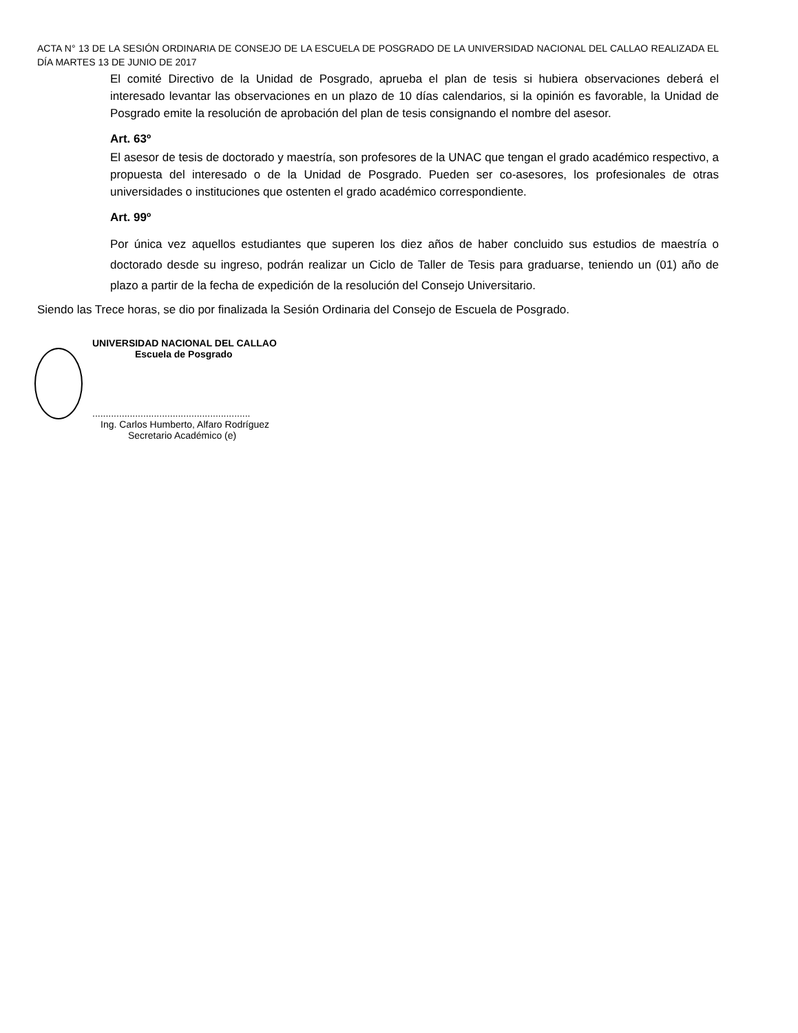ACTA N° 13 DE LA SESIÓN ORDINARIA DE CONSEJO DE LA ESCUELA DE POSGRADO DE LA UNIVERSIDAD NACIONAL DEL CALLAO REALIZADA EL DÍA MARTES 13 DE JUNIO DE 2017
El comité Directivo de la Unidad de Posgrado, aprueba el plan de tesis si hubiera observaciones deberá el interesado levantar las observaciones en un plazo de 10 días calendarios, si la opinión es favorable, la Unidad de Posgrado emite la resolución de aprobación del plan de tesis consignando el nombre del asesor.
Art. 63º
El asesor de tesis de doctorado y maestría, son profesores de la UNAC que tengan el grado académico respectivo, a propuesta del interesado o de la Unidad de Posgrado. Pueden ser co-asesores, los profesionales de otras universidades o instituciones que ostenten el grado académico correspondiente.
Art. 99º
Por única vez aquellos estudiantes que superen los diez años de haber concluido sus estudios de maestría o doctorado desde su ingreso, podrán realizar un Ciclo de Taller de Tesis para graduarse, teniendo un (01) año de plazo a partir de la fecha de expedición de la resolución del Consejo Universitario.
Siendo las Trece horas, se dio por finalizada la Sesión Ordinaria del Consejo de Escuela de Posgrado.
UNIVERSIDAD NACIONAL DEL CALLAO
Escuela de Posgrado
...........................................................
Ing. Carlos Humberto, Alfaro Rodríguez
Secretario Académico (e)